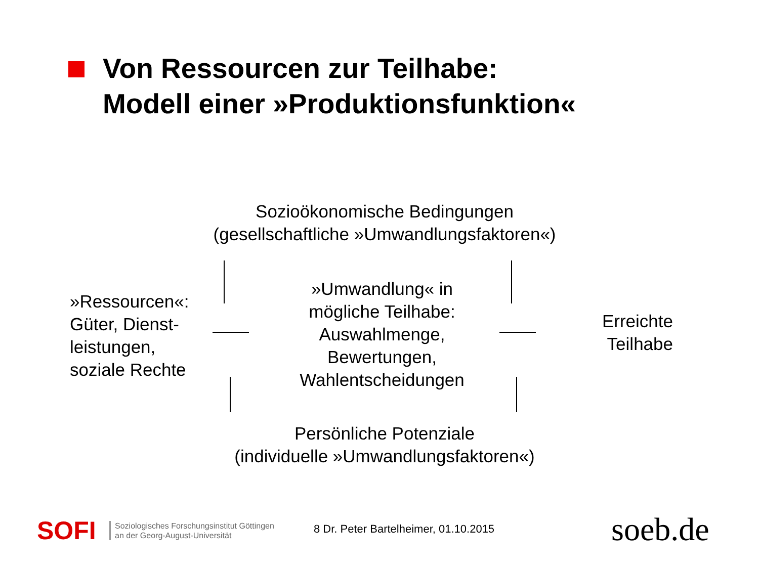Von Ressourcen zur Teilhabe:
Modell einer »Produktionsfunktion«
Sozioökonomische Bedingungen
(gesellschaftliche »Umwandlungsfaktoren«)
»Ressourcen«:
Güter, Dienst-
leistungen,
soziale Rechte
»Umwandlung« in
mögliche Teilhabe:
Auswahlmenge,
Bewertungen,
Wahlentscheidungen
Erreichte
Teilhabe
Persönliche Potenziale
(individuelle »Umwandlungsfaktoren«)
SOFI
Soziologisches Forschungsinstitut Göttingen
an der Georg-August-Universität
8 Dr. Peter Bartelheimer, 01.10.2015
soeb.de